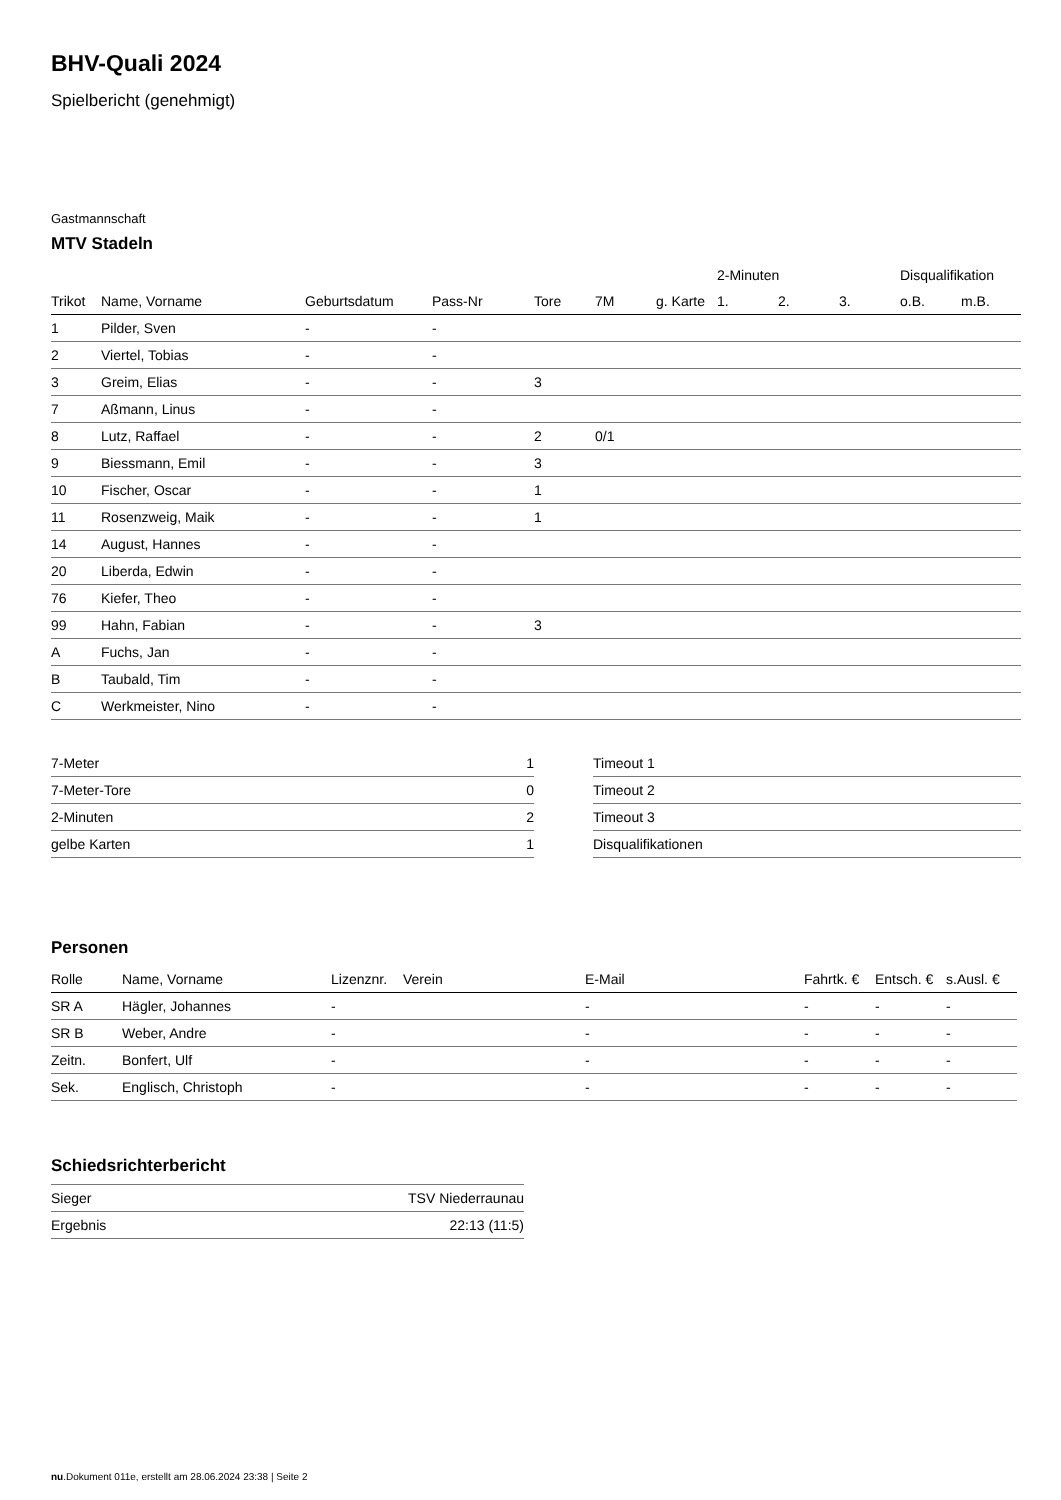BHV-Quali 2024
Spielbericht (genehmigt)
Gastmannschaft
MTV Stadeln
| | | | | | | | 2-Minuten | | | Disqualifikation | |
| --- | --- | --- | --- | --- | --- | --- | --- | --- | --- | --- | --- |
| Trikot | Name, Vorname | Geburtsdatum | Pass-Nr | Tore | 7M | g. Karte | 1. | 2. | 3. | o.B. | m.B. |
| 1 | Pilder, Sven | - | - | | | | | | | | |
| 2 | Viertel, Tobias | - | - | | | | | | | | |
| 3 | Greim, Elias | - | - | 3 | | | | | | | |
| 7 | Aßmann, Linus | - | - | | | | | | | | |
| 8 | Lutz, Raffael | - | - | 2 | 0/1 | | | | | | |
| 9 | Biessmann, Emil | - | - | 3 | | | | | | | |
| 10 | Fischer, Oscar | - | - | 1 | | | | | | | |
| 11 | Rosenzweig, Maik | - | - | 1 | | | | | | | |
| 14 | August, Hannes | - | - | | | | | | | | |
| 20 | Liberda, Edwin | - | - | | | | | | | | |
| 76 | Kiefer, Theo | - | - | | | | | | | | |
| 99 | Hahn, Fabian | - | - | 3 | | | | | | | |
| A | Fuchs, Jan | - | - | | | | | | | | |
| B | Taubald, Tim | - | - | | | | | | | | |
| C | Werkmeister, Nino | - | - | | | | | | | | |
| 7-Meter | 1 |
| 7-Meter-Tore | 0 |
| 2-Minuten | 2 |
| gelbe Karten | 1 |
| Timeout 1 |
| Timeout 2 |
| Timeout 3 |
| Disqualifikationen |
Personen
| Rolle | Name, Vorname | Lizenznr. | Verein | E-Mail | Fahrtk. € | Entsch. € | s.Ausl. € |
| --- | --- | --- | --- | --- | --- | --- | --- |
| SR A | Hägler, Johannes | - | | - | - | - | - |
| SR B | Weber, Andre | - | | - | - | - | - |
| Zeitn. | Bonfert, Ulf | - | | - | - | - | - |
| Sek. | Englisch, Christoph | - | | - | - | - | - |
Schiedsrichterbericht
| Sieger | TSV Niederraunau |
| Ergebnis | 22:13 (11:5) |
nu.Dokument 011e, erstellt am 28.06.2024 23:38 | Seite 2